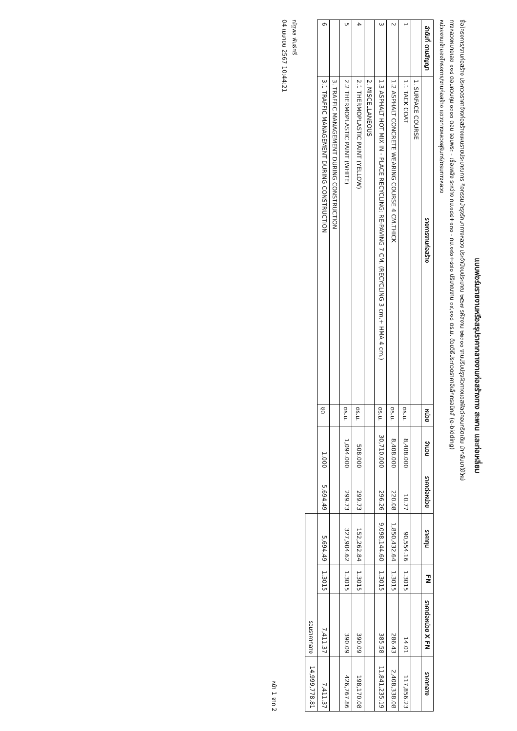แบบฟอร์มรายงานหรือสรุปราคากลางงานก่อสร้างทาง สะพาน และท่อเหลี่ยม
ชื่อโครงการ/งานก่อสร้าง ประกวดราคาจ้างก่อสร้างแผนรายประมาณการ กิจกรรมบำรุงรักษาทางหลวง ประจำปีงบประมาณ ๒๕๖๗ รหัสงาน ๒๒๓๐๐ งานปรับปรุงผิวทางแอสฟัลต์คอนกรีตเดิม นำกลับมาใช้ใหม่
ทางหลวงหมายเลข ๑๑๔ ตอนควบคุม ๐๓๐๓ ตอน จอมพระ - เชื่อเพลิง ระหว่าง กม.๑๘๔+๑๓๐ - กม.๑๙๐+๔๗๐ ปริมาณงาน ๓๙,๑๑๘ ตร.ม. ด้วยวิธีประกวดราคาอิเล็กทรอนิกส์ (e-bidding)
หน่วยงานเจ้าของโครงการ/งานก่อสร้าง แขวงทางหลวงสุรินทร์/กรมทางหลวง
| ลำดับที่ ตามสัญญา | รายการงานก่อสร้าง | หน่วย | จำนวน | ราคาต่อหน่วย | ราคาทุน | FN | ราคาต่อหน่วย X FN | ราคากลาง |
| --- | --- | --- | --- | --- | --- | --- | --- | --- |
| | 1. SURFACE COURSE | | | | | | | |
| 1 | 1.1 TACK COAT | ตร.ม. | 8,408.000 | 10.77 | 90,554.16 | 1.3015 | 14.01 | 117,856.23 |
| 2 | 1.2 ASPHALT CONCRETE WEARING COURSE 4 CM.THICK | ตร.ม. | 8,408.000 | 220.08 | 1,850,432.64 | 1.3015 | 286.43 | 2,408,338.08 |
| 3 | 1.3 ASPHALT HOT MIX IN - PLACE RECYCLING: RE-PAVING 7 CM. (RECYCLING 3 cm.+ HMA 4 cm.) | ตร.ม. | 30,710.000 | 296.26 | 9,098,144.60 | 1.3015 | 385.58 | 11,841,235.19 |
| | 2. MISCELLANEOUS | | | | | | | |
| 4 | 2.1 THERMOPLASTIC PAINT (YELLOW) | ตร.ม. | 508.000 | 299.73 | 152,262.84 | 1.3015 | 390.09 | 198,170.08 |
| 5 | 2.2 THERMOPLASTIC PAINT (WHITE) | ตร.ม. | 1,094.000 | 299.73 | 327,904.62 | 1.3015 | 390.09 | 426,767.86 |
| | 3. TRAFFIC MANAGEMENT DURING CONSTRUCTION | | | | | | | |
| 6 | 3.1 TRAFFIC MANAGEMENT DURING CONSTRUCTION | ชุด | 1.000 | 5,694.49 | 5,694.49 | 1.3015 | 7,411.37 | 7,411.37 |
| | | | | | รวมราคากลาง | | | 14,999,778.81 |
ณัฐพล พันธ์ศรี
04 เมษายน 2567 10:44:21
หน้า 1 จาก 2